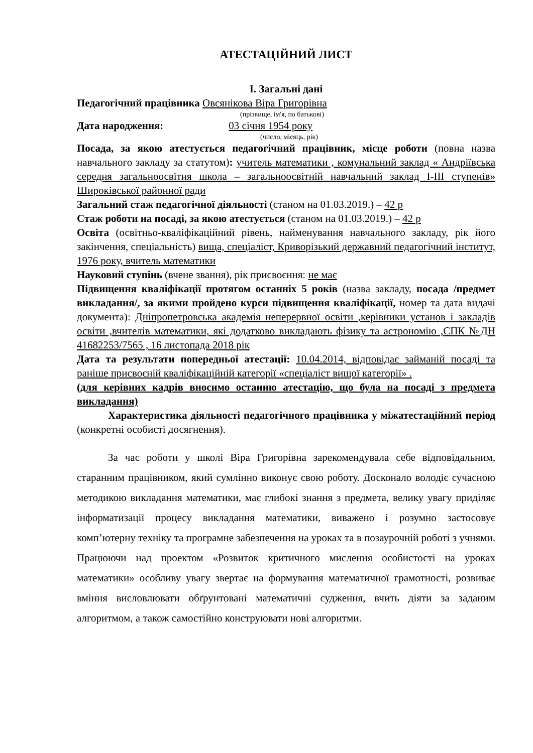АТЕСТАЦІЙНИЙ ЛИСТ
I. Загальні дані
Педагогічний працівника Овсянікова Віра Григорівна
(прізвище, ім'я, по батькові)
Дата народження: 03 січня 1954 року
(число, місяць, рік)
Посада, за якою атестується педагогічний працівник, місце роботи (повна назва навчального закладу за статутом): учитель математики , комунальний заклад « Андріївська середня загальноосвітня школа – загальноосвітній навчальний заклад І-ІІІ ступенів» Широківської районної ради
Загальний стаж педагогічної діяльності (станом на 01.03.2019.) – 42 р
Стаж роботи на посаді, за якою атестується (станом на 01.03.2019.) – 42 р
Освіта (освітньо-кваліфікаційний рівень, найменування навчального закладу, рік його закінчення, спеціальність) вища, спеціаліст, Криворізький державний педагогічний інститут, 1976 року, вчитель математики
Науковий ступінь (вчене звання), рік присвоєння: не має
Підвищення кваліфікації протягом останніх 5 років (назва закладу, посада /предмет викладання/, за якими пройдено курси підвищення кваліфікації, номер та дата видачі документа): Дніпропетровська академія неперервної освіти ,керівники установ і закладів освіти ,вчителів математики, які додатково викладають фізику та астрономію ,СПК №ДН 41682253/7565 , 16 листопада 2018 рік
Дата та результати попередньої атестації: 10.04.2014, відповідає займаній посаді та раніше присвоєній кваліфікаційній категорії «спеціаліст вищої категорії» .
(для керівних кадрів вносимо останню атестацію, що була на посаді з предмета викладання)
Характеристика діяльності педагогічного працівника у міжатестаційний період (конкретні особисті досягнення).
За час роботи у школі Віра Григорівна зарекомендувала себе відповідальним, старанним працівником, який сумлінно виконує свою роботу. Досконало володіє сучасною методикою викладання математики, має глибокі знання з предмета, велику увагу приділяє інформатизації процесу викладання математики, виважено і розумно застосовує комп’ютерну техніку та програмне забезпечення на уроках та в позаурочній роботі з учнями. Працюючи над проектом «Розвиток критичного мислення особистості на уроках математики» особливу увагу звертає на формування математичної грамотності, розвиває вміння висловлювати обґрунтовані математичні судження, вчить діяти за заданим алгоритмом, а також самостійно конструювати нові алгоритми.